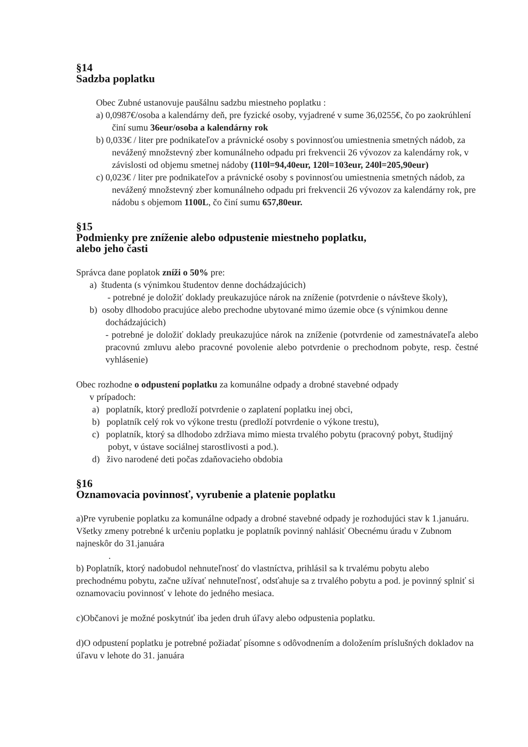§14
Sadzba poplatku
Obec Zubné ustanovuje paušálnu sadzbu miestneho poplatku :
a) 0,0987€/osoba a kalendárny deň, pre fyzické osoby, vyjadrené v sume 36,0255€, čo po zaokrúhlení činí sumu 36eur/osoba a kalendárny rok
b) 0,033€ / liter pre podnikateľov a právnické osoby s povinnosťou umiestnenia smetných nádob, za nevážený množstevný zber komunálneho odpadu pri frekvencii 26 vývozov za kalendárny rok, v závislosti od objemu smetnej nádoby (110l=94,40eur, 120l=103eur, 240l=205,90eur)
c) 0,023€ / liter pre podnikateľov a právnické osoby s povinnosťou umiestnenia smetných nádob, za nevážený množstevný zber komunálneho odpadu pri frekvencii 26 vývozov za kalendárny rok, pre nádobu s objemom 1100L, čo činí sumu 657,80eur.
§15
Podmienky pre zníženie alebo odpustenie miestneho poplatku,
alebo jeho časti
Správca dane poplatok zníži o 50% pre:
a) študenta (s výnimkou študentov denne dochádzajúcich)
- potrebné je doložiť doklady preukazujúce nárok na zníženie (potvrdenie o návšteve školy),
b) osoby dlhodobo pracujúce alebo prechodne ubytované mimo územie obce (s výnimkou denne dochádzajúcich)
- potrebné je doložiť doklady preukazujúce nárok na zníženie (potvrdenie od zamestnávateľa alebo pracovnú zmluvu alebo pracovné povolenie alebo potvrdenie o prechodnom pobyte, resp. čestné vyhlásenie)
Obec rozhodne o odpustení poplatku za komunálne odpady a drobné stavebné odpady
v prípadoch:
a) poplatník, ktorý predloží potvrdenie o zaplatení poplatku inej obci,
b) poplatník celý rok vo výkone trestu (predloží potvrdenie o výkone trestu),
c) poplatník, ktorý sa dlhodobo zdržiava mimo miesta trvalého pobytu (pracovný pobyt, študijný pobyt, v ústave sociálnej starostlivosti a pod.).
d) živo narodené deti počas zdaňovacieho obdobia
§16
Oznamovacia povinnosť, vyrubenie a platenie poplatku
a)Pre vyrubenie poplatku za komunálne odpady a drobné stavebné odpady je rozhodujúci stav k 1.januáru. Všetky zmeny potrebné k určeniu poplatku je poplatník povinný nahlásiť Obecnému úradu v Zubnom najneskôr do 31.januára
.
b) Poplatník, ktorý nadobudol nehnuteľnosť do vlastníctva, prihlásil sa k trvalému pobytu alebo prechodnému pobytu, začne užívať nehnuteľnosť, odsťahuje sa z trvalého pobytu a pod. je povinný splniť si oznamovaciu povinnosť v lehote do jedného mesiaca.
c)Občanovi je možné poskytnúť iba jeden druh úľavy alebo odpustenia poplatku.
d)O odpustení poplatku je potrebné požiadať písomne s odôvodnením a doložením príslušných dokladov na úľavu v lehote do 31. januára